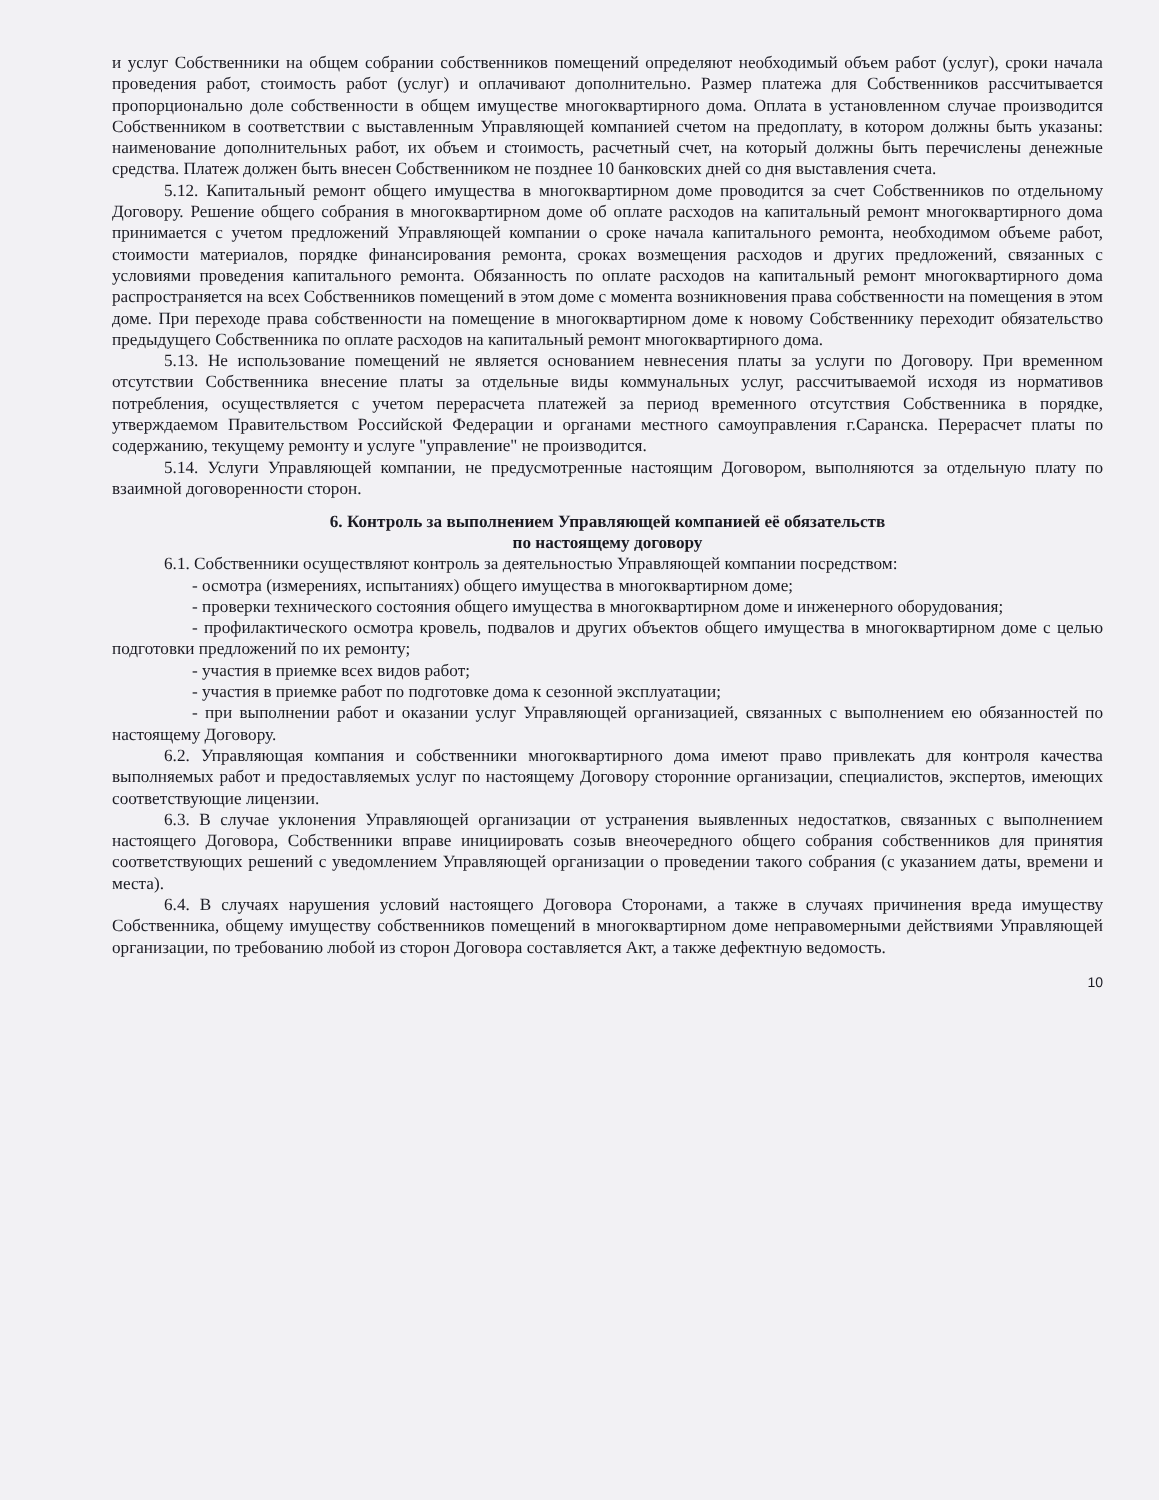и услуг Собственники на общем собрании собственников помещений определяют необходимый объем работ (услуг), сроки начала проведения работ, стоимость работ (услуг) и оплачивают дополнительно. Размер платежа для Собственников рассчитывается пропорционально доле собственности в общем имуществе многоквартирного дома. Оплата в установленном случае производится Собственником в соответствии с выставленным Управляющей компанией счетом на предоплату, в котором должны быть указаны: наименование дополнительных работ, их объем и стоимость, расчетный счет, на который должны быть перечислены денежные средства. Платеж должен быть внесен Собственником не позднее 10 банковских дней со дня выставления счета.
5.12. Капитальный ремонт общего имущества в многоквартирном доме проводится за счет Собственников по отдельному Договору. Решение общего собрания в многоквартирном доме об оплате расходов на капитальный ремонт многоквартирного дома принимается с учетом предложений Управляющей компании о сроке начала капитального ремонта, необходимом объеме работ, стоимости материалов, порядке финансирования ремонта, сроках возмещения расходов и других предложений, связанных с условиями проведения капитального ремонта. Обязанность по оплате расходов на капитальный ремонт многоквартирного дома распространяется на всех Собственников помещений в этом доме с момента возникновения права собственности на помещения в этом доме. При переходе права собственности на помещение в многоквартирном доме к новому Собственнику переходит обязательство предыдущего Собственника по оплате расходов на капитальный ремонт многоквартирного дома.
5.13. Не использование помещений не является основанием невнесения платы за услуги по Договору. При временном отсутствии Собственника внесение платы за отдельные виды коммунальных услуг, рассчитываемой исходя из нормативов потребления, осуществляется с учетом перерасчета платежей за период временного отсутствия Собственника в порядке, утверждаемом Правительством Российской Федерации и органами местного самоуправления г.Саранска. Перерасчет платы по содержанию, текущему ремонту и услуге "управление" не производится.
5.14. Услуги Управляющей компании, не предусмотренные настоящим Договором, выполняются за отдельную плату по взаимной договоренности сторон.
6. Контроль за выполнением Управляющей компанией её обязательств
по настоящему договору
6.1. Собственники осуществляют контроль за деятельностью Управляющей компании посредством:
- осмотра (измерениях, испытаниях) общего имущества в многоквартирном доме;
- проверки технического состояния общего имущества в многоквартирном доме и инженерного оборудования;
- профилактического осмотра кровель, подвалов и других объектов общего имущества в многоквартирном доме с целью подготовки предложений по их ремонту;
- участия в приемке всех видов работ;
- участия в приемке работ по подготовке дома к сезонной эксплуатации;
- при выполнении работ и оказании услуг Управляющей организацией, связанных с выполнением ею обязанностей по настоящему Договору.
6.2. Управляющая компания и собственники многоквартирного дома имеют право привлекать для контроля качества выполняемых работ и предоставляемых услуг по настоящему Договору сторонние организации, специалистов, экспертов, имеющих соответствующие лицензии.
6.3. В случае уклонения Управляющей организации от устранения выявленных недостатков, связанных с выполнением настоящего Договора, Собственники вправе инициировать созыв внеочередного общего собрания собственников для принятия соответствующих решений с уведомлением Управляющей организации о проведении такого собрания (с указанием даты, времени и места).
6.4. В случаях нарушения условий настоящего Договора Сторонами, а также в случаях причинения вреда имуществу Собственника, общему имуществу собственников помещений в многоквартирном доме неправомерными действиями Управляющей организации, по требованию любой из сторон Договора составляется Акт, а также дефектную ведомость.
10